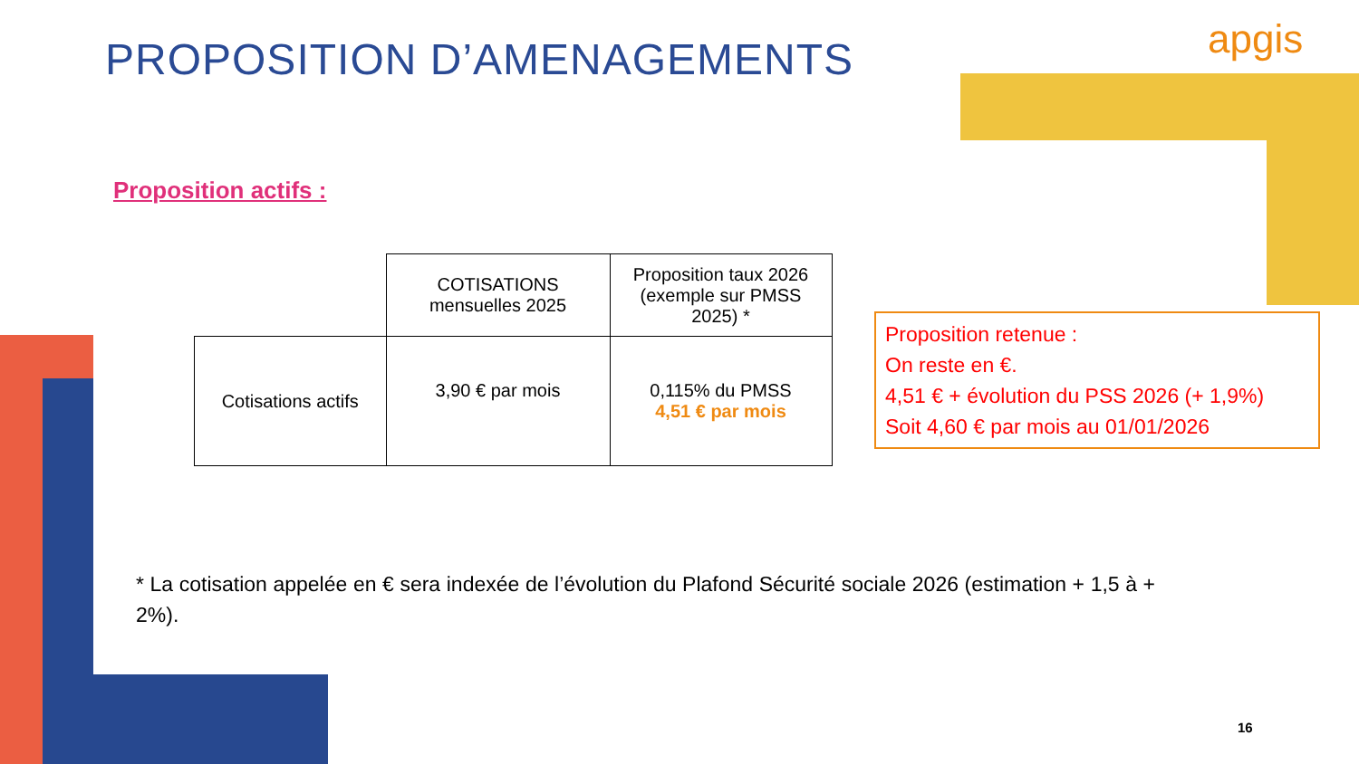PROPOSITION D’AMENAGEMENTS apgis
Proposition actifs :
| | COTISATIONS mensuelles 2025 | Proposition taux 2026 (exemple sur PMSS 2025) * |
| Cotisations actifs | 3,90 € par mois | 0,115% du PMSS 4,51 € par mois |
Proposition retenue :
On reste en €.
4,51 € + évolution du PSS 2026 (+ 1,9%)
Soit 4,60 € par mois au 01/01/2026
* La cotisation appelée en € sera indexée de l’évolution du Plafond Sécurité sociale 2026 (estimation + 1,5 à + 2%).
16